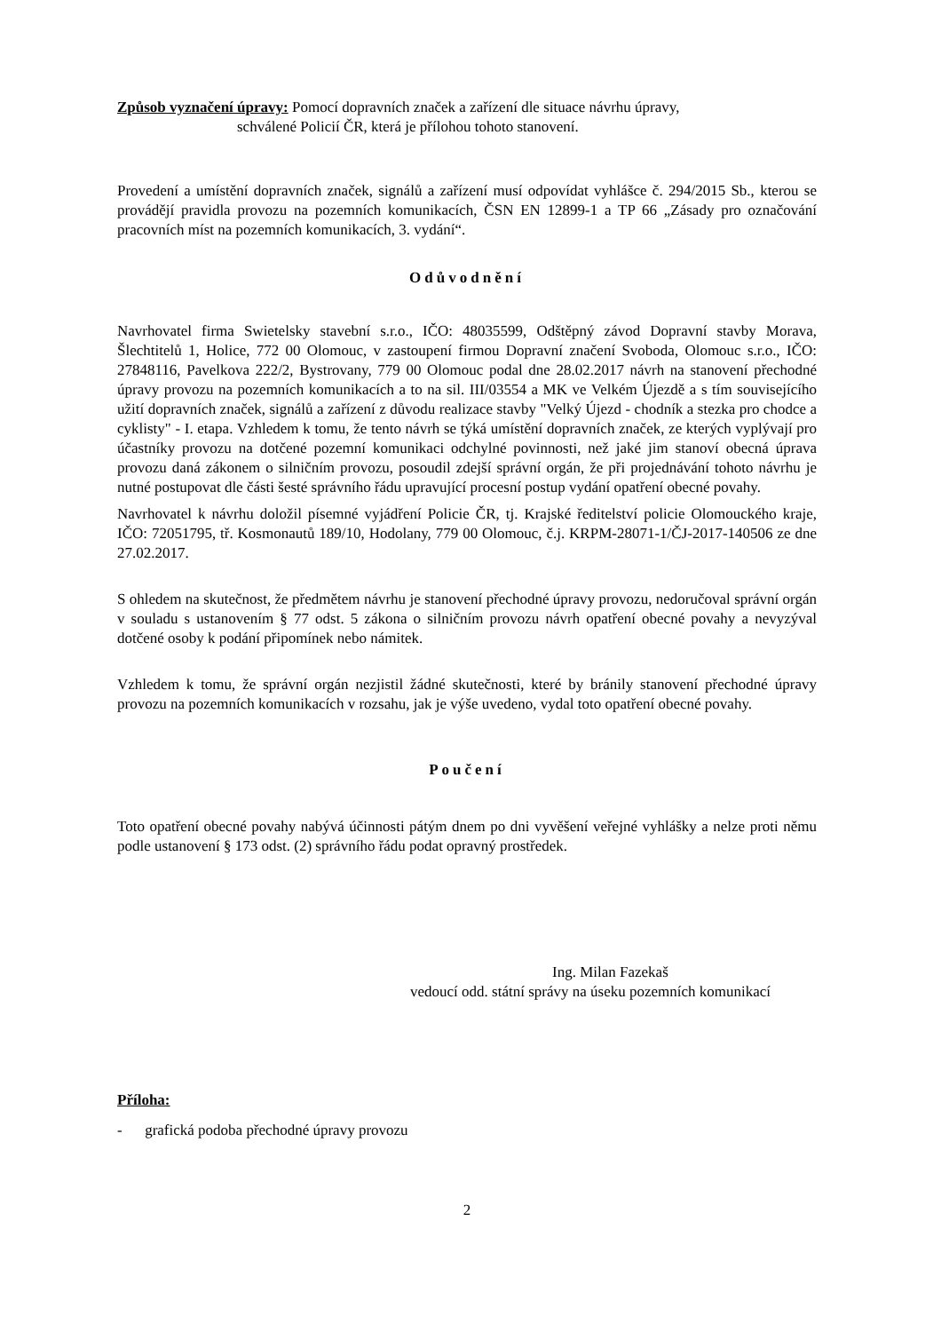Způsob vyznačení úpravy: Pomocí dopravních značek a zařízení dle situace návrhu úpravy,
schválené Policií ČR, která je přílohou tohoto stanovení.
Provedení a umístění dopravních značek, signálů a zařízení musí odpovídat vyhlášce č. 294/2015 Sb., kterou se provádějí pravidla provozu na pozemních komunikacích, ČSN EN 12899-1 a TP 66 „Zásady pro označování pracovních míst na pozemních komunikacích, 3. vydání“.
Odůvodnění
Navrhovatel firma Swietelsky stavební s.r.o., IČO: 48035599, Odštěpný závod Dopravní stavby Morava, Šlechtitelů 1, Holice, 772 00 Olomouc, v zastoupení firmou Dopravní značení Svoboda, Olomouc s.r.o., IČO: 27848116, Pavelkova 222/2, Bystrovany, 779 00 Olomouc podal dne 28.02.2017 návrh na stanovení přechodné úpravy provozu na pozemních komunikacích a to na sil. III/03554 a MK ve Velkém Újezdě a s tím souvisejícího užití dopravních značek, signálů a zařízení z důvodu realizace stavby "Velký Újezd - chodník a stezka pro chodce a cyklisty" - I. etapa. Vzhledem k tomu, že tento návrh se týká umístění dopravních značek, ze kterých vyplývají pro účastníky provozu na dotčené pozemní komunikaci odchylné povinnosti, než jaké jim stanoví obecná úprava provozu daná zákonem o silničním provozu, posoudil zdejší správní orgán, že při projednávání tohoto návrhu je nutné postupovat dle části šesté správního řádu upravující procesní postup vydání opatření obecné povahy.
Navrhovatel k návrhu doložil písemné vyjádření Policie ČR, tj. Krajské ředitelství policie Olomouckého kraje, IČO: 72051795, tř. Kosmonautů 189/10, Hodolany, 779 00 Olomouc, č.j. KRPM-28071-1/ČJ-2017-140506 ze dne 27.02.2017.
S ohledem na skutečnost, že předmětem návrhu je stanovení přechodné úpravy provozu, nedoručoval správní orgán v souladu s ustanovením § 77 odst. 5 zákona o silničním provozu návrh opatření obecné povahy a nevyzýval dotčené osoby k podání připomínek nebo námitek.
Vzhledem k tomu, že správní orgán nezjistil žádné skutečnosti, které by bránily stanovení přechodné úpravy provozu na pozemních komunikacích v rozsahu, jak je výše uvedeno, vydal toto opatření obecné povahy.
Poučení
Toto opatření obecné povahy nabývá účinnosti pátým dnem po dni vyvěšení veřejné vyhlášky a nelze proti němu podle ustanovení § 173 odst. (2) správního řádu podat opravný prostředek.
Ing. Milan Fazekaš
vedoucí odd. státní správy na úseku pozemních komunikací
Příloha:
- grafická podoba přechodné úpravy provozu
2